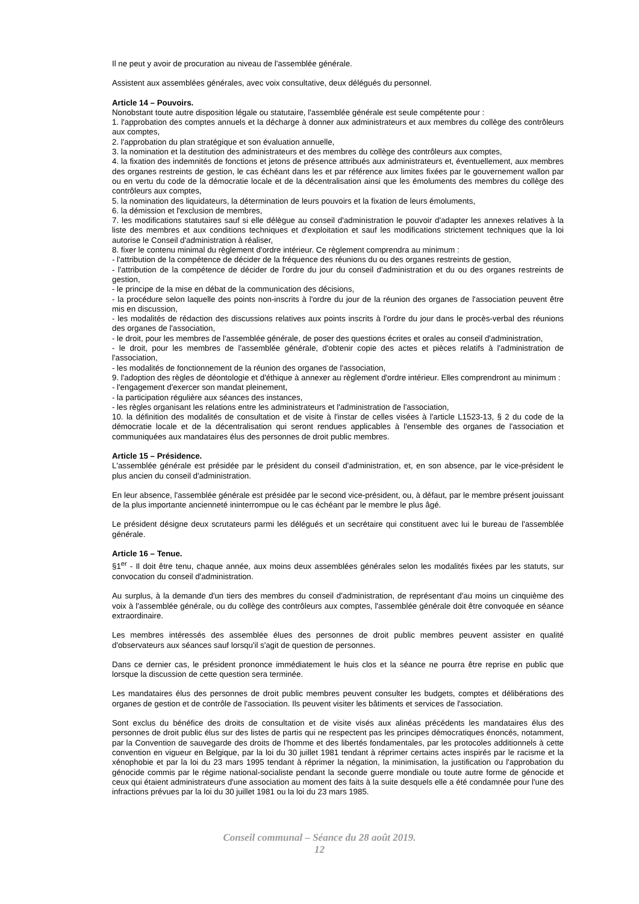Il ne peut y avoir de procuration au niveau de l'assemblée générale.
Assistent aux assemblées générales, avec voix consultative, deux délégués du personnel.
Article 14 – Pouvoirs.
Nonobstant toute autre disposition légale ou statutaire, l'assemblée générale est seule compétente pour :
1. l'approbation des comptes annuels et la décharge à donner aux administrateurs et aux membres du collège des contrôleurs aux comptes,
2. l'approbation du plan stratégique et son évaluation annuelle,
3. la nomination et la destitution des administrateurs et des membres du collège des contrôleurs aux comptes,
4. la fixation des indemnités de fonctions et jetons de présence attribués aux administrateurs et, éventuellement, aux membres des organes restreints de gestion, le cas échéant dans les et par référence aux limites fixées par le gouvernement wallon par ou en vertu du code de la démocratie locale et de la décentralisation ainsi que les émoluments des membres du collège des contrôleurs aux comptes,
5. la nomination des liquidateurs, la détermination de leurs pouvoirs et la fixation de leurs émoluments,
6. la démission et l'exclusion de membres,
7. les modifications statutaires sauf si elle délègue au conseil d'administration le pouvoir d'adapter les annexes relatives à la liste des membres et aux conditions techniques et d'exploitation et sauf les modifications strictement techniques que la loi autorise le Conseil d'administration à réaliser,
8. fixer le contenu minimal du règlement d'ordre intérieur. Ce règlement comprendra au minimum :
- l'attribution de la compétence de décider de la fréquence des réunions du ou des organes restreints de gestion,
- l'attribution de la compétence de décider de l'ordre du jour du conseil d'administration et du ou des organes restreints de gestion,
- le principe de la mise en débat de la communication des décisions,
- la procédure selon laquelle des points non-inscrits à l'ordre du jour de la réunion des organes de l'association peuvent être mis en discussion,
- les modalités de rédaction des discussions relatives aux points inscrits à l'ordre du jour dans le procès-verbal des réunions des organes de l'association,
- le droit, pour les membres de l'assemblée générale, de poser des questions écrites et orales au conseil d'administration,
- le droit, pour les membres de l'assemblée générale, d'obtenir copie des actes et pièces relatifs à l'administration de l'association,
- les modalités de fonctionnement de la réunion des organes de l'association,
9. l'adoption des règles de déontologie et d'éthique à annexer au règlement d'ordre intérieur. Elles comprendront au minimum :
- l'engagement d'exercer son mandat pleinement,
- la participation régulière aux séances des instances,
- les règles organisant les relations entre les administrateurs et l'administration de l'association,
10. la définition des modalités de consultation et de visite à l'instar de celles visées à l'article L1523-13, § 2 du code de la démocratie locale et de la décentralisation qui seront rendues applicables à l'ensemble des organes de l'association et communiquées aux mandataires élus des personnes de droit public membres.
Article 15 – Présidence.
L'assemblée générale est présidée par le président du conseil d'administration, et, en son absence, par le vice-président le plus ancien du conseil d'administration.
En leur absence, l'assemblée générale est présidée par le second vice-président, ou, à défaut, par le membre présent jouissant de la plus importante ancienneté ininterrompue ou le cas échéant par le membre le plus âgé.
Le président désigne deux scrutateurs parmi les délégués et un secrétaire qui constituent avec lui le bureau de l'assemblée générale.
Article 16 – Tenue.
§1<sup>er</sup> - Il doit être tenu, chaque année, aux moins deux assemblées générales selon les modalités fixées par les statuts, sur convocation du conseil d'administration.
Au surplus, à la demande d'un tiers des membres du conseil d'administration, de représentant d'au moins un cinquième des voix à l'assemblée générale, ou du collège des contrôleurs aux comptes, l'assemblée générale doit être convoquée en séance extraordinaire.
Les membres intéressés des assemblée élues des personnes de droit public membres peuvent assister en qualité d'observateurs aux séances sauf lorsqu'il s'agit de question de personnes.
Dans ce dernier cas, le président prononce immédiatement le huis clos et la séance ne pourra être reprise en public que lorsque la discussion de cette question sera terminée.
Les mandataires élus des personnes de droit public membres peuvent consulter les budgets, comptes et délibérations des organes de gestion et de contrôle de l'association. Ils peuvent visiter les bâtiments et services de l'association.
Sont exclus du bénéfice des droits de consultation et de visite visés aux alinéas précédents les mandataires élus des personnes de droit public élus sur des listes de partis qui ne respectent pas les principes démocratiques énoncés, notamment, par la Convention de sauvegarde des droits de l'homme et des libertés fondamentales, par les protocoles additionnels à cette convention en vigueur en Belgique, par la loi du 30 juillet 1981 tendant à réprimer certains actes inspirés par le racisme et la xénophobie et par la loi du 23 mars 1995 tendant à réprimer la négation, la minimisation, la justification ou l'approbation du génocide commis par le régime national-socialiste pendant la seconde guerre mondiale ou toute autre forme de génocide et ceux qui étaient administrateurs d'une association au moment des faits à la suite desquels elle a été condamnée pour l'une des infractions prévues par la loi du 30 juillet 1981 ou la loi du 23 mars 1985.
Conseil communal – Séance du 28 août 2019.
12